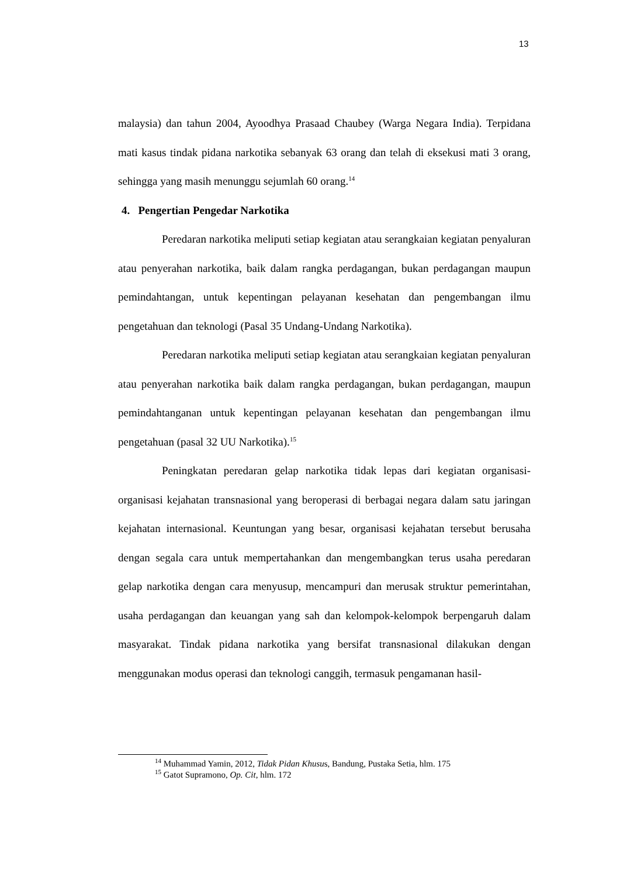13
malaysia) dan tahun 2004, Ayoodhya Prasaad Chaubey (Warga Negara India). Terpidana mati kasus tindak pidana narkotika sebanyak 63 orang dan telah di eksekusi mati 3 orang, sehingga yang masih menunggu sejumlah 60 orang.<sup>14</sup>
4. Pengertian Pengedar Narkotika
Peredaran narkotika meliputi setiap kegiatan atau serangkaian kegiatan penyaluran atau penyerahan narkotika, baik dalam rangka perdagangan, bukan perdagangan maupun pemindahtangan, untuk kepentingan pelayanan kesehatan dan pengembangan ilmu pengetahuan dan teknologi (Pasal 35 Undang-Undang Narkotika).
Peredaran narkotika meliputi setiap kegiatan atau serangkaian kegiatan penyaluran atau penyerahan narkotika baik dalam rangka perdagangan, bukan perdagangan, maupun pemindahtanganan untuk kepentingan pelayanan kesehatan dan pengembangan ilmu pengetahuan (pasal 32 UU Narkotika).<sup>15</sup>
Peningkatan peredaran gelap narkotika tidak lepas dari kegiatan organisasi-organisasi kejahatan transnasional yang beroperasi di berbagai negara dalam satu jaringan kejahatan internasional. Keuntungan yang besar, organisasi kejahatan tersebut berusaha dengan segala cara untuk mempertahankan dan mengembangkan terus usaha peredaran gelap narkotika dengan cara menyusup, mencampuri dan merusak struktur pemerintahan, usaha perdagangan dan keuangan yang sah dan kelompok-kelompok berpengaruh dalam masyarakat. Tindak pidana narkotika yang bersifat transnasional dilakukan dengan menggunakan modus operasi dan teknologi canggih, termasuk pengamanan hasil-
<sup>14</sup> Muhammad Yamin, 2012, Tidak Pidan Khusus, Bandung, Pustaka Setia, hlm. 175
<sup>15</sup> Gatot Supramono, Op. Cit, hlm. 172